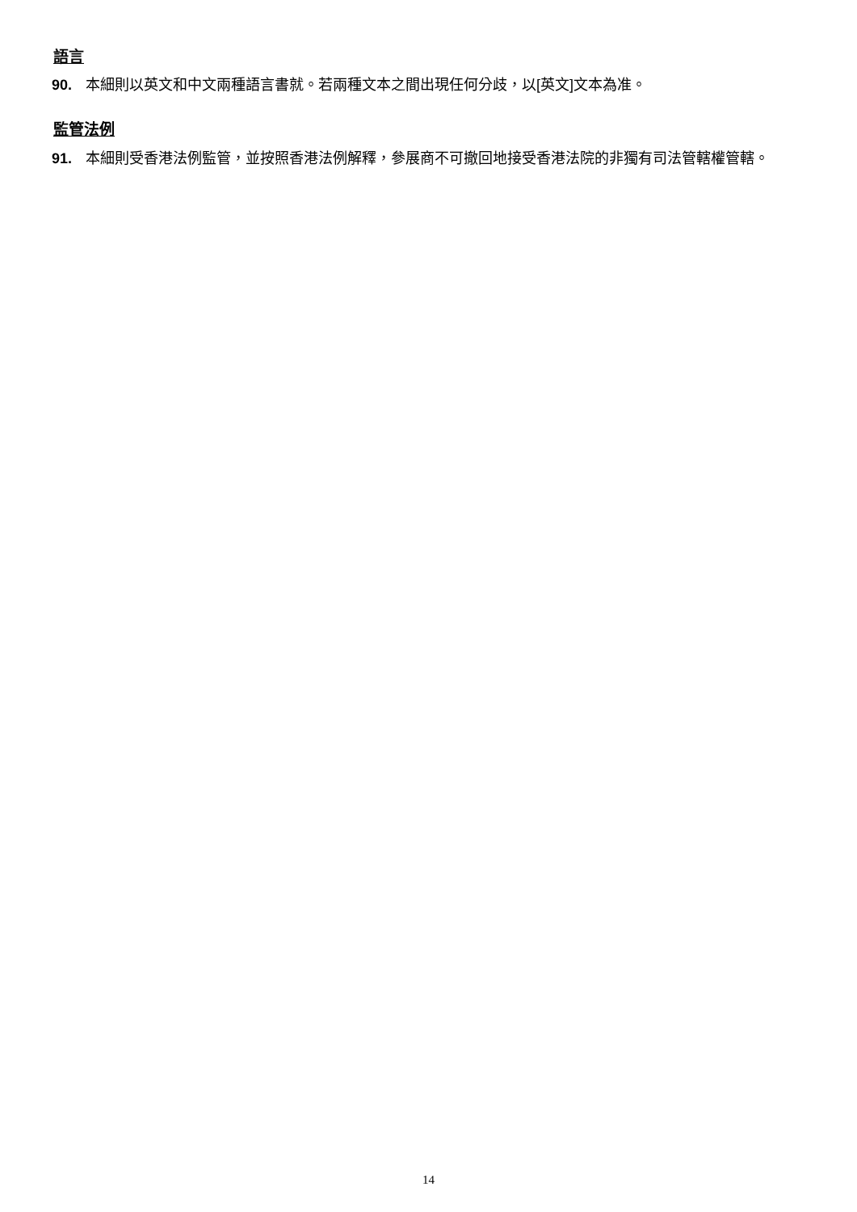語言
90. 本細則以英文和中文兩種語言書就。若兩種文本之間出現任何分歧，以[英文]文本為准。
監管法例
91. 本細則受香港法例監管，並按照香港法例解釋，參展商不可撤回地接受香港法院的非獨有司法管轄權管轄。
14